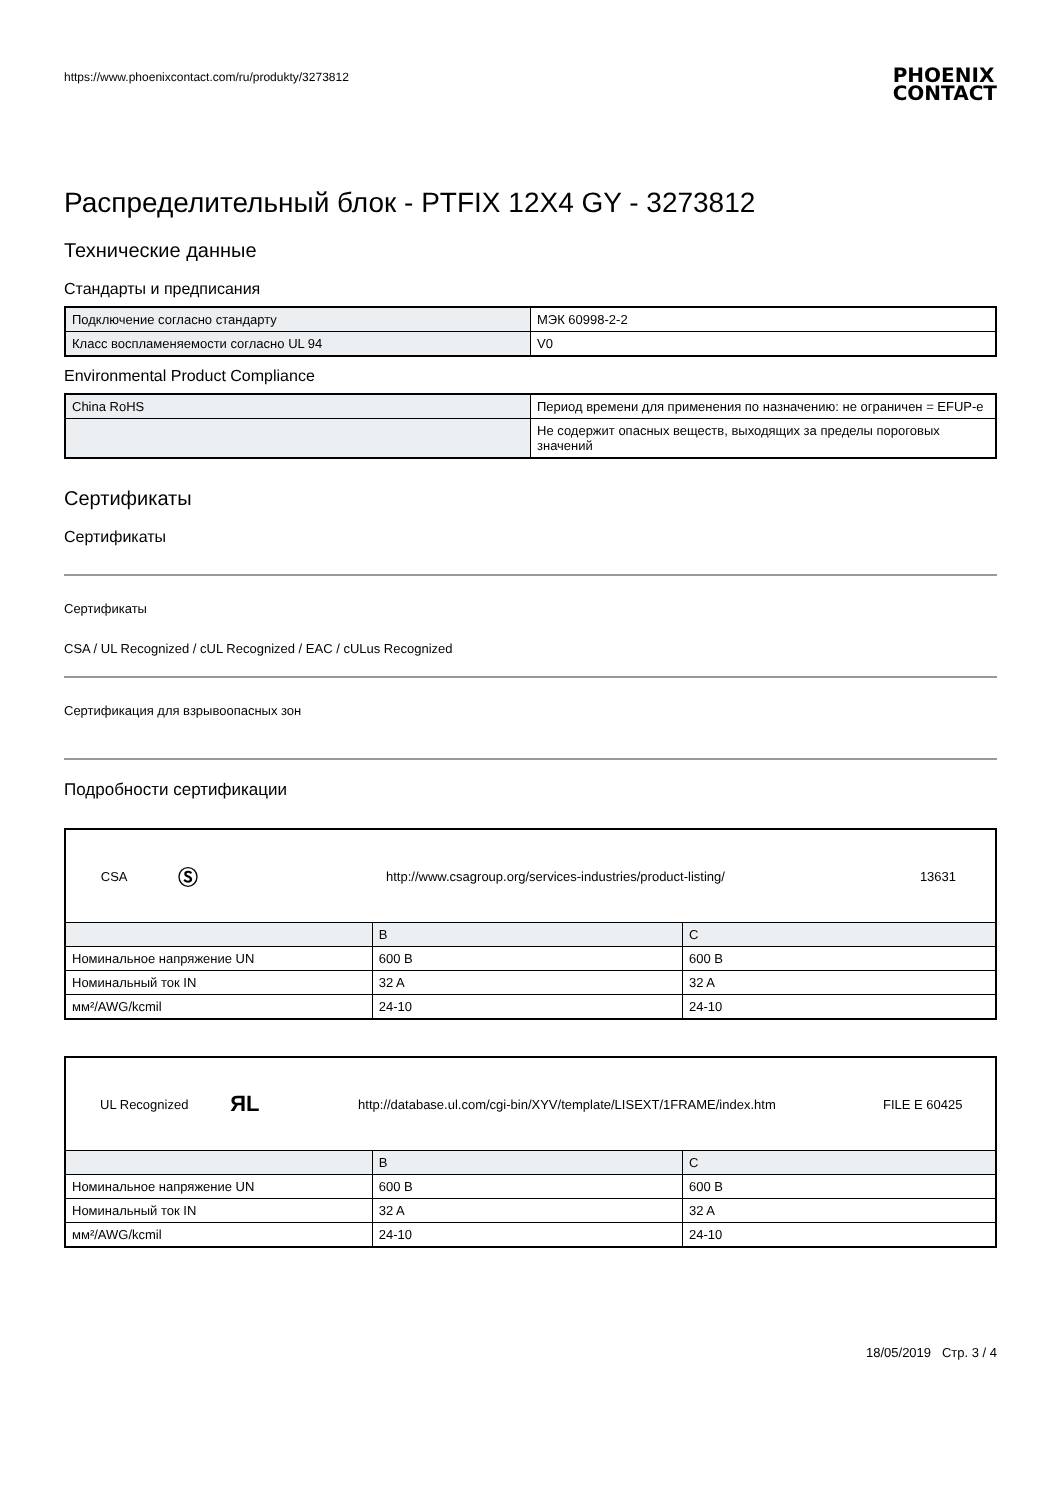https://www.phoenixcontact.com/ru/produkty/3273812 PHOENIX
CONTACT
Распределительный блок - PTFIX 12X4 GY - 3273812
Технические данные
Стандарты и предписания
| Подключение согласно стандарту | МЭК 60998-2-2 |
| Класс воспламеняемости согласно UL 94 | V0 |
Environmental Product Compliance
| China RoHS | Период времени для применения по назначению: не ограничен = EFUP-e |
| | Не содержит опасных веществ, выходящих за пределы пороговых значений |
Сертификаты
Сертификаты
Сертификаты
CSA / UL Recognized / cUL Recognized / EAC / cULus Recognized
Сертификация для взрывоопасных зон
Подробности сертификации
| / CSA / Ⓢ / http://www.csagroup.org/services-industries/product-listing/ / 13631 / | | |
| | B | C |
| Номинальное напряжение UN | 600 В | 600 В |
| Номинальный ток IN | 32 A | 32 A |
| мм²/AWG/kcmil | 24-10 | 24-10 |
| / UL Recognized / ЯL / http://database.ul.com/cgi-bin/XYV/template/LISEXT/1FRAME/index.htm / FILE E 60425 / | | |
| | B | C |
| Номинальное напряжение UN | 600 В | 600 В |
| Номинальный ток IN | 32 A | 32 A |
| мм²/AWG/kcmil | 24-10 | 24-10 |
18/05/2019 Стр. 3 / 4